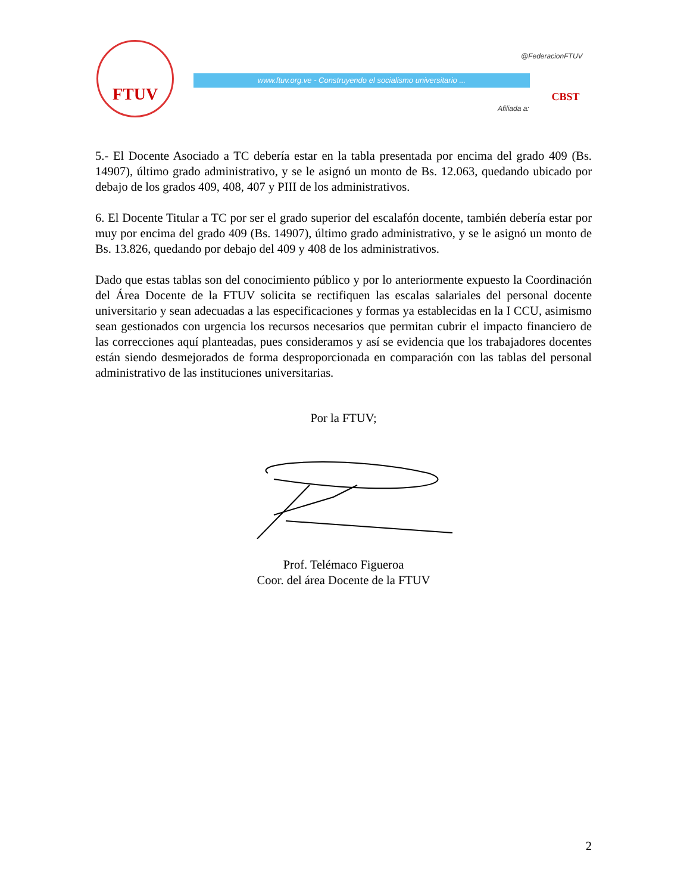FTUV
@FederacionFTUV
www.ftuv.org.ve - Construyendo el socialismo universitario ...
Afiliada a:
CBST
5.- El Docente Asociado a TC debería estar en la tabla presentada por encima del grado 409 (Bs. 14907), último grado administrativo, y se le asignó un monto de Bs. 12.063, quedando ubicado por debajo de los grados 409, 408, 407 y PIII de los administrativos.
6. El Docente Titular a TC por ser el grado superior del escalafón docente, también debería estar por muy por encima del grado 409 (Bs. 14907), último grado administrativo, y se le asignó un monto de Bs. 13.826, quedando por debajo del 409 y 408 de los administrativos.
Dado que estas tablas son del conocimiento público y por lo anteriormente expuesto la Coordinación del Área Docente de la FTUV solicita se rectifiquen las escalas salariales del personal docente universitario y sean adecuadas a las especificaciones y formas ya establecidas en la I CCU, asimismo sean gestionados con urgencia los recursos necesarios que permitan cubrir el impacto financiero de las correcciones aquí planteadas, pues consideramos y así se evidencia que los trabajadores docentes están siendo desmejorados de forma desproporcionada en comparación con las tablas del personal administrativo de las instituciones universitarias.
Por la FTUV;
Prof. Telémaco Figueroa
Coor. del área Docente de la FTUV
2